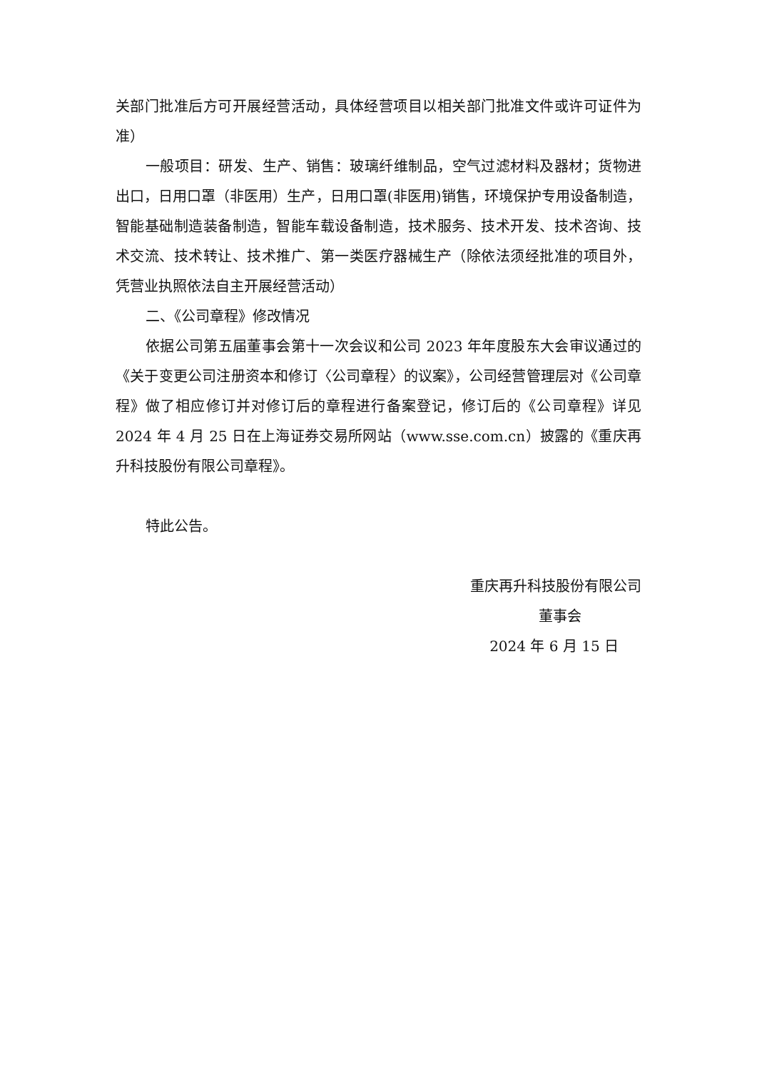关部门批准后方可开展经营活动，具体经营项目以相关部门批准文件或许可证件为准）
一般项目：研发、生产、销售：玻璃纤维制品，空气过滤材料及器材；货物进出口，日用口罩（非医用）生产，日用口罩(非医用)销售，环境保护专用设备制造，智能基础制造装备制造，智能车载设备制造，技术服务、技术开发、技术咨询、技术交流、技术转让、技术推广、第一类医疗器械生产（除依法须经批准的项目外，凭营业执照依法自主开展经营活动）
二、《公司章程》修改情况
依据公司第五届董事会第十一次会议和公司 2023 年年度股东大会审议通过的《关于变更公司注册资本和修订〈公司章程〉的议案》，公司经营管理层对《公司章程》做了相应修订并对修订后的章程进行备案登记，修订后的《公司章程》详见 2024 年 4 月 25 日在上海证券交易所网站（www.sse.com.cn）披露的《重庆再升科技股份有限公司章程》。
特此公告。
重庆再升科技股份有限公司
董事会
2024 年 6 月 15 日